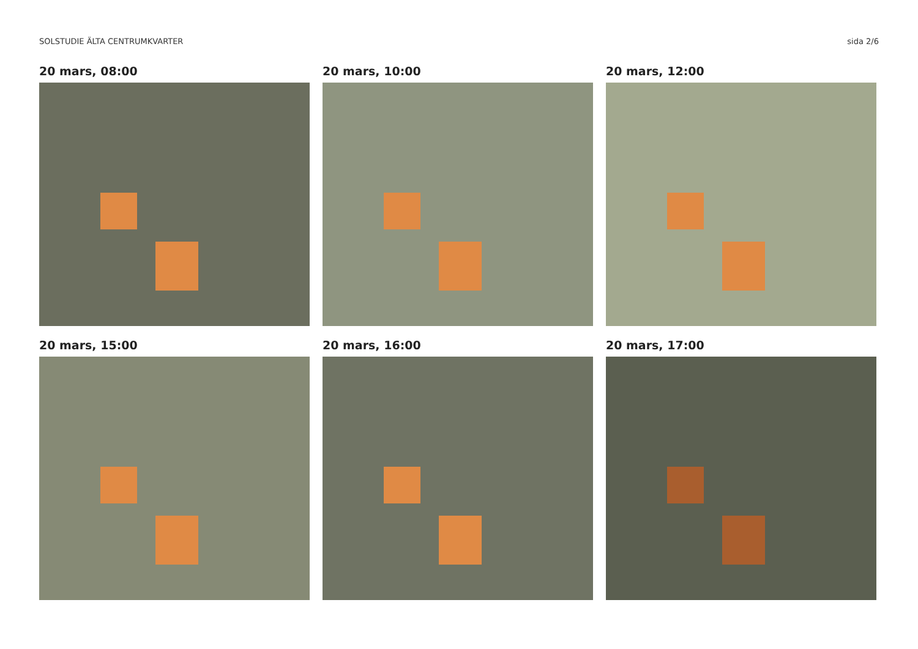SOLSTUDIE ÄLTA CENTRUMKVARTER sida 2/6
20 mars, 08:00
20 mars, 10:00
20 mars, 12:00
20 mars, 15:00
20 mars, 16:00
20 mars, 17:00